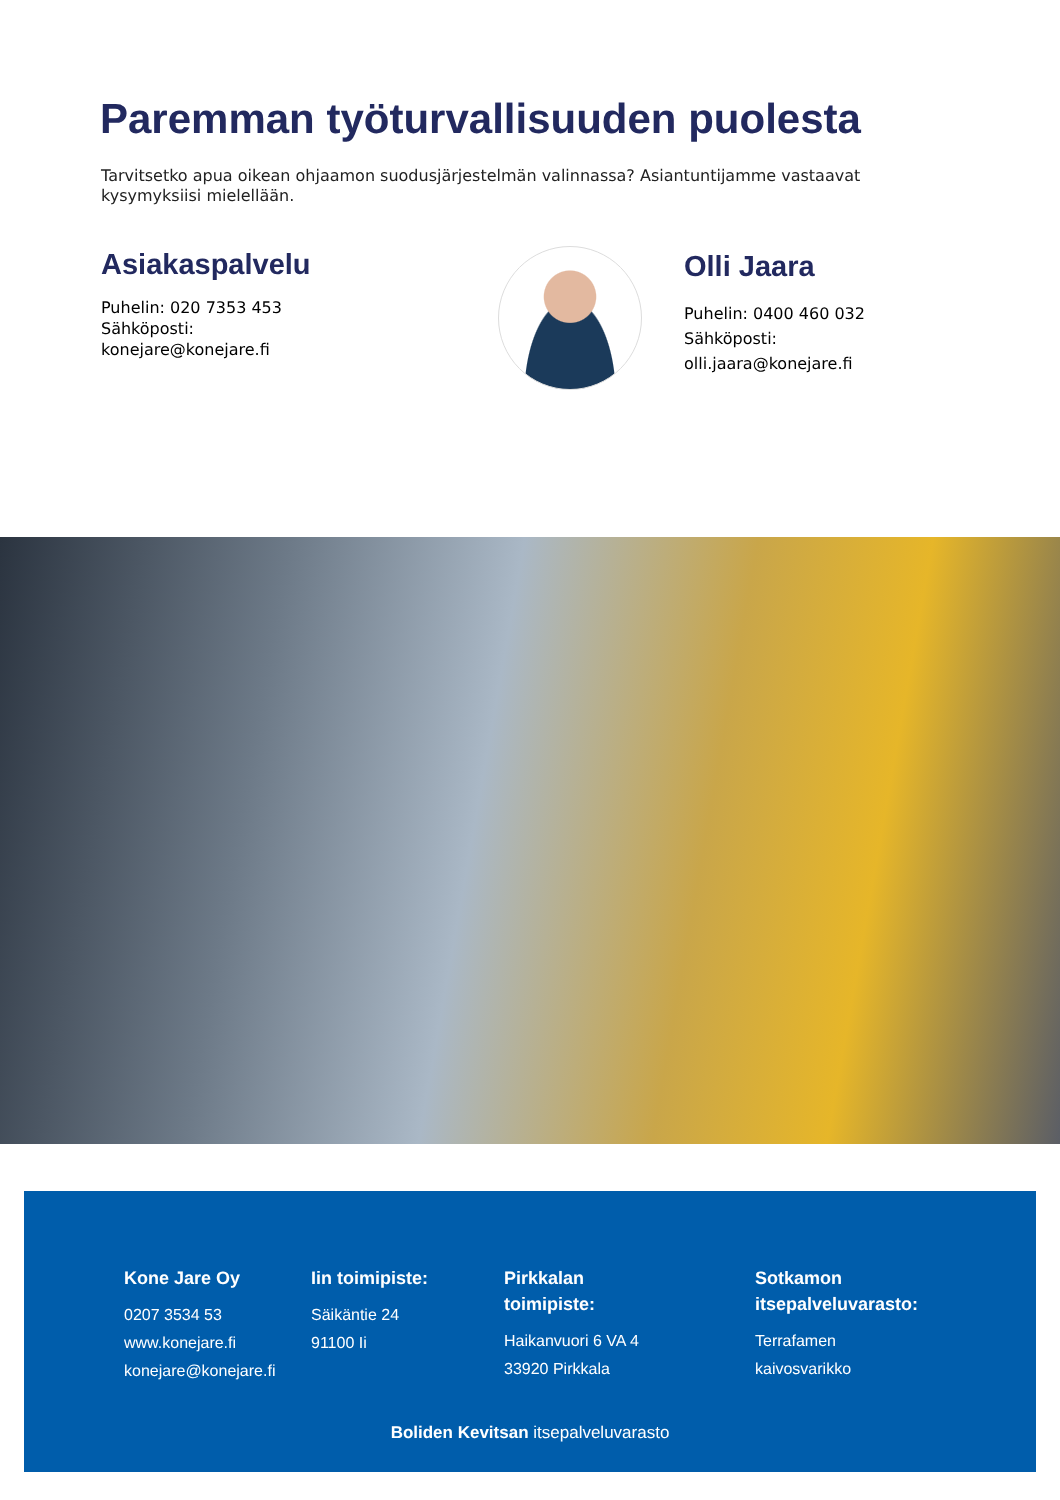Paremman työturvallisuuden puolesta
Tarvitsetko apua oikean ohjaamon suodusjärjestelmän valinnassa? Asiantuntijamme vastaavat kysymyksiisi mielellään.
Asiakaspalvelu
Puhelin: 020 7353 453
Sähköposti:
konejare@konejare.fi
Olli Jaara
Puhelin: 0400 460 032
Sähköposti:
olli.jaara@konejare.fi
Kone Jare Oy
0207 3534 53
www.konejare.fi
konejare@konejare.fi
Iin toimipiste:
Säikäntie 24
91100 Ii
Pirkkalan
toimipiste:
Haikanvuori 6 VA 4
33920 Pirkkala
Sotkamon
itsepalveluvarasto:
Terrafamen
kaivosvarikko
Boliden Kevitsan itsepalveluvarasto